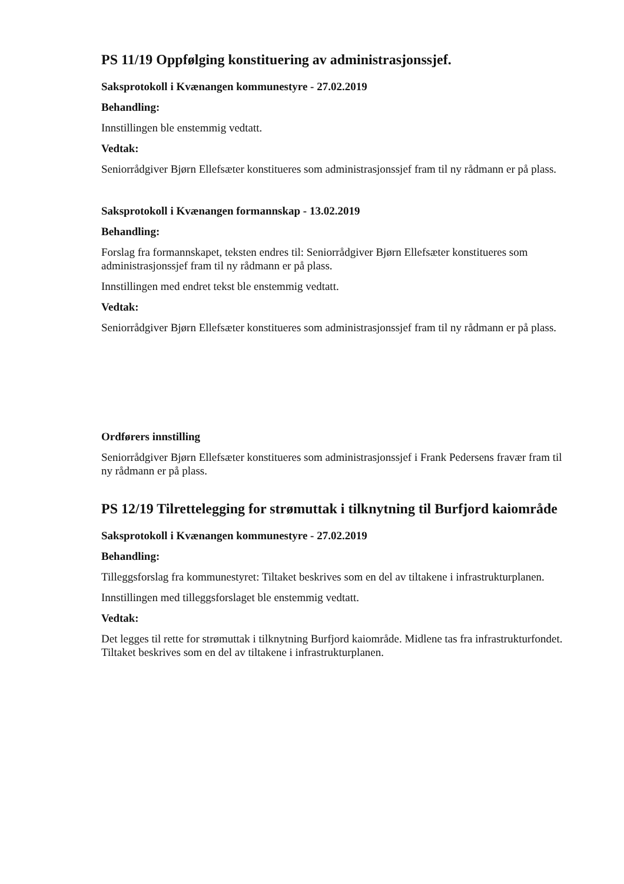PS 11/19 Oppfølging konstituering av administrasjonssjef.
Saksprotokoll i Kvænangen kommunestyre - 27.02.2019
Behandling:
Innstillingen ble enstemmig vedtatt.
Vedtak:
Seniorrådgiver Bjørn Ellefsæter konstitueres som administrasjonssjef fram til ny rådmann er på plass.
Saksprotokoll i Kvænangen formannskap - 13.02.2019
Behandling:
Forslag fra formannskapet, teksten endres til: Seniorrådgiver Bjørn Ellefsæter konstitueres som administrasjonssjef fram til ny rådmann er på plass.
Innstillingen med endret tekst ble enstemmig vedtatt.
Vedtak:
Seniorrådgiver Bjørn Ellefsæter konstitueres som administrasjonssjef fram til ny rådmann er på plass.
Ordførers innstilling
Seniorrådgiver Bjørn Ellefsæter konstitueres som administrasjonssjef i Frank Pedersens fravær fram til ny rådmann er på plass.
PS 12/19 Tilrettelegging for strømuttak i tilknytning til Burfjord kaiområde
Saksprotokoll i Kvænangen kommunestyre - 27.02.2019
Behandling:
Tilleggsforslag fra kommunestyret: Tiltaket beskrives som en del av tiltakene i infrastrukturplanen.
Innstillingen med tilleggsforslaget ble enstemmig vedtatt.
Vedtak:
Det legges til rette for strømuttak i tilknytning Burfjord kaiområde. Midlene tas fra infrastrukturfondet. Tiltaket beskrives som en del av tiltakene i infrastrukturplanen.